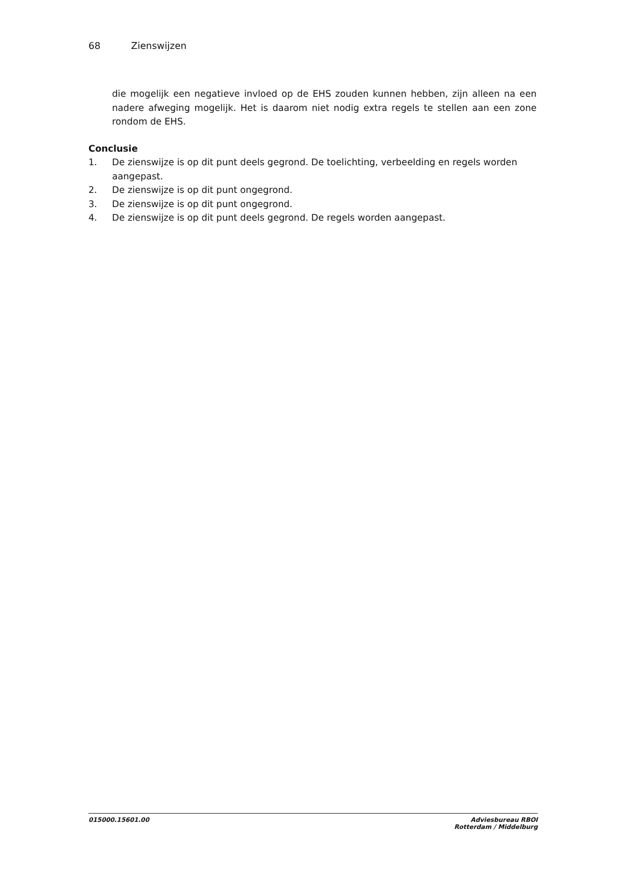68 Zienswijzen
die mogelijk een negatieve invloed op de EHS zouden kunnen hebben, zijn alleen na een nadere afweging mogelijk. Het is daarom niet nodig extra regels te stellen aan een zone rondom de EHS.
Conclusie
1. De zienswijze is op dit punt deels gegrond. De toelichting, verbeelding en regels worden aangepast.
2. De zienswijze is op dit punt ongegrond.
3. De zienswijze is op dit punt ongegrond.
4. De zienswijze is op dit punt deels gegrond. De regels worden aangepast.
015000.15601.00 Adviesbureau RBOI
Rotterdam / Middelburg